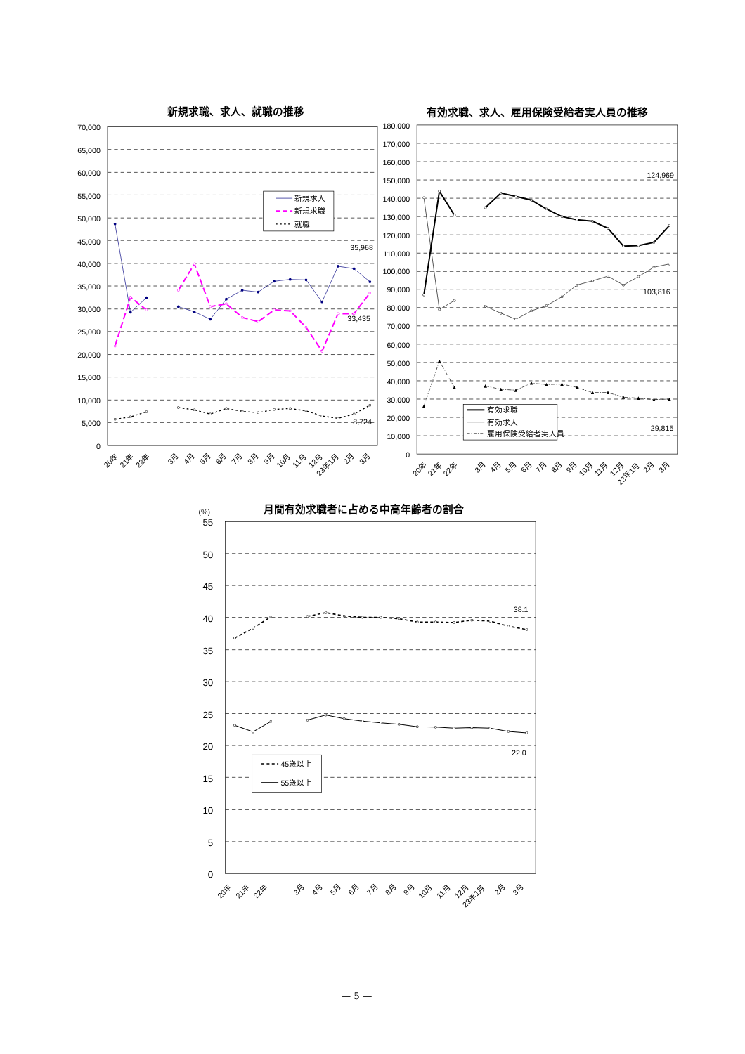新規求職、求人、就職の推移
70,000
65,000
60,000
55,000
50,000
45,000
40,000
35,000
30,000
25,000
20,000
15,000
10,000
5,000
0
新規求人
新規求職
就職
35,968
33,435
8,724
20年
21年
22年
3月
4月
5月
6月
7月
8月
9月
10月
11月
12月
23年1月
2月
3月
有効求職、求人、雇用保険受給者実人員の推移
180,000
170,000
160,000
150,000
140,000
130,000
120,000
110,000
100,000
90,000
80,000
70,000
60,000
50,000
40,000
30,000
20,000
10,000
0
有効求職
有効求人
雇用保険受給者実人員
124,969
103,816
29,815
20年
21年
22年
3月
4月
5月
6月
7月
8月
9月
10月
11月
12月
23年1月
2月
3月
(%)
月間有効求職者に占める中高年齢者の割合
55
50
45
40
35
30
25
20
15
10
5
0
38.1
22.0
45歳以上
55歳以上
20年
21年
22年
3月
4月
5月
6月
7月
8月
9月
10月
11月
12月
23年1月
2月
3月
— 5 —